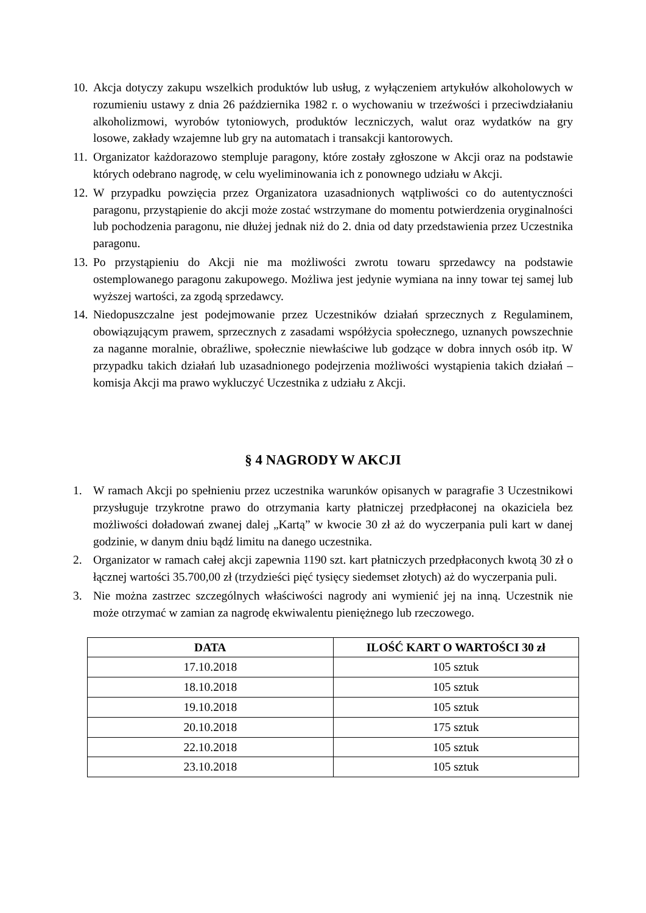10.
Akcja dotyczy zakupu wszelkich produktów lub usług, z wyłączeniem artykułów alkoholowych w rozumieniu ustawy z dnia 26 października 1982 r. o wychowaniu w trzeźwości i przeciwdziałaniu alkoholizmowi, wyrobów tytoniowych, produktów leczniczych, walut oraz wydatków na gry losowe, zakłady wzajemne lub gry na automatach i transakcji kantorowych.
11.
Organizator każdorazowo stempluje paragony, które zostały zgłoszone w Akcji oraz na podstawie których odebrano nagrodę, w celu wyeliminowania ich z ponownego udziału w Akcji.
12.
W przypadku powzięcia przez Organizatora uzasadnionych wątpliwości co do autentyczności paragonu, przystąpienie do akcji może zostać wstrzymane do momentu potwierdzenia oryginalności lub pochodzenia paragonu, nie dłużej jednak niż do 2. dnia od daty przedstawienia przez Uczestnika paragonu.
13.
Po przystąpieniu do Akcji nie ma możliwości zwrotu towaru sprzedawcy na podstawie ostemplowanego paragonu zakupowego. Możliwa jest jedynie wymiana na inny towar tej samej lub wyższej wartości, za zgodą sprzedawcy.
14.
Niedopuszczalne jest podejmowanie przez Uczestników działań sprzecznych z Regulaminem, obowiązującym prawem, sprzecznych z zasadami współżycia społecznego, uznanych powszechnie za naganne moralnie, obraźliwe, społecznie niewłaściwe lub godzące w dobra innych osób itp. W przypadku takich działań lub uzasadnionego podejrzenia możliwości wystąpienia takich działań – komisja Akcji ma prawo wykluczyć Uczestnika z udziału z Akcji.
§ 4 NAGRODY W AKCJI
1. W ramach Akcji po spełnieniu przez uczestnika warunków opisanych w paragrafie 3 Uczestnikowi przysługuje trzykrotne prawo do otrzymania karty płatniczej przedpłaconej na okaziciela bez możliwości doładowań zwanej dalej „Kartą” w kwocie 30 zł aż do wyczerpania puli kart w danej godzinie, w danym dniu bądź limitu na danego uczestnika.
2. Organizator w ramach całej akcji zapewnia 1190 szt. kart płatniczych przedpłaconych kwotą 30 zł o łącznej wartości 35.700,00 zł (trzydzieści pięć tysięcy siedemset złotych) aż do wyczerpania puli.
3. Nie można zastrzec szczególnych właściwości nagrody ani wymienić jej na inną. Uczestnik nie może otrzymać w zamian za nagrodę ekwiwalentu pieniężnego lub rzeczowego.
| DATA | ILOŚĆ KART O WARTOŚCI 30 zł |
| --- | --- |
| 17.10.2018 | 105 sztuk |
| 18.10.2018 | 105 sztuk |
| 19.10.2018 | 105 sztuk |
| 20.10.2018 | 175 sztuk |
| 22.10.2018 | 105 sztuk |
| 23.10.2018 | 105 sztuk |